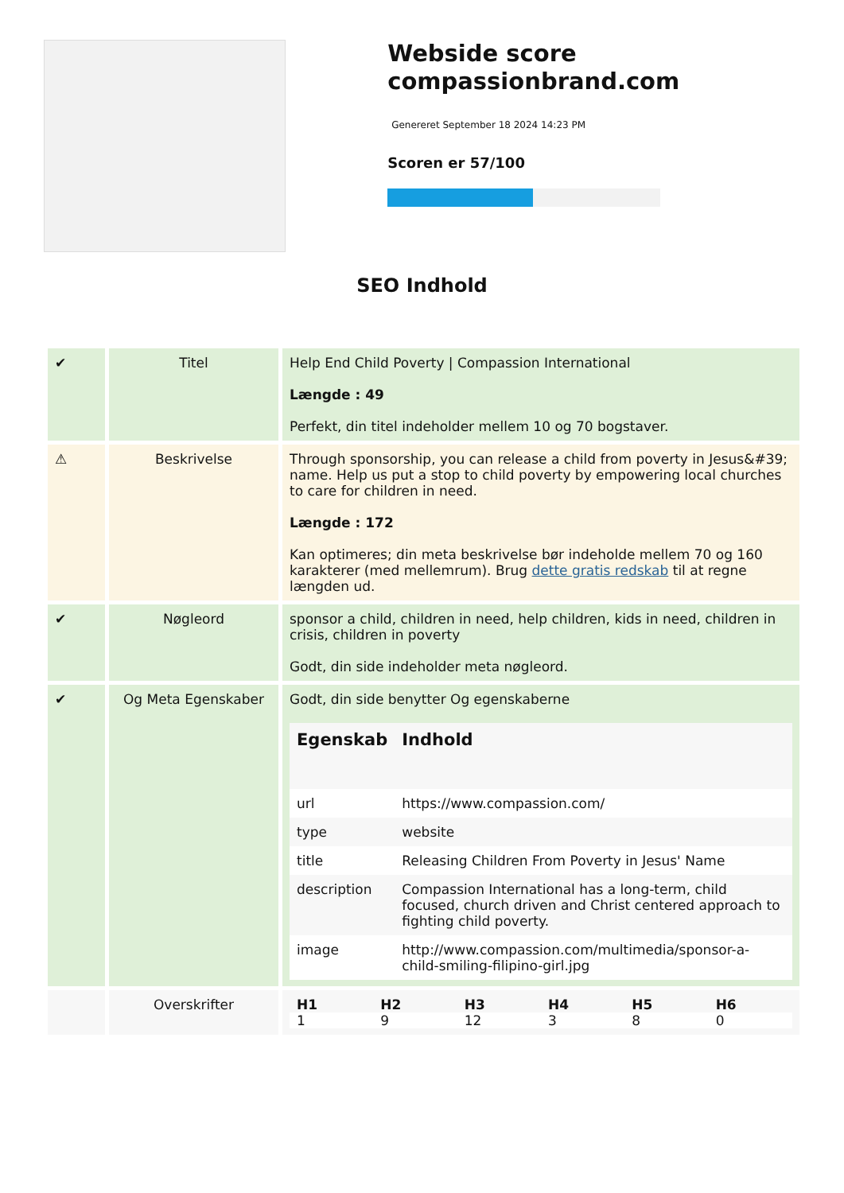Webside score compassionbrand.com
Genereret September 18 2024 14:23 PM
Scoren er 57/100
SEO Indhold
| ✔ | Titel | Help End Child Poverty / Compassion International Længde : 49 Perfekt, din titel indeholder mellem 10 og 70 bogstaver. |
| ⚠ | Beskrivelse | Through sponsorship, you can release a child from poverty in Jesus&#39; name. Help us put a stop to child poverty by empowering local churches to care for children in need. Længde : 172 Kan optimeres; din meta beskrivelse bør indeholde mellem 70 og 160 karakterer (med mellemrum). Brug dette gratis redskab til at regne længden ud. |
| ✔ | Nøgleord | sponsor a child, children in need, help children, kids in need, children in crisis, children in poverty Godt, din side indeholder meta nøgleord. |
| ✔ | Og Meta Egenskaber | Godt, din side benytter Og egenskaberne / Egenskab / Indhold / / --- / --- / / url / https://www.compassion.com/ / / type / website / / title / Releasing Children From Poverty in Jesus' Name / / description / Compassion International has a long-term, child focused, church driven and Christ centered approach to fighting child poverty. / / image / http://www.compassion.com/multimedia/sponsor-a-child-smiling-filipino-girl.jpg / |
| | Overskrifter | / H1 / H2 / H3 / H4 / H5 / H6 / / --- / --- / --- / --- / --- / --- / / 1 / 9 / 12 / 3 / 8 / 0 / |